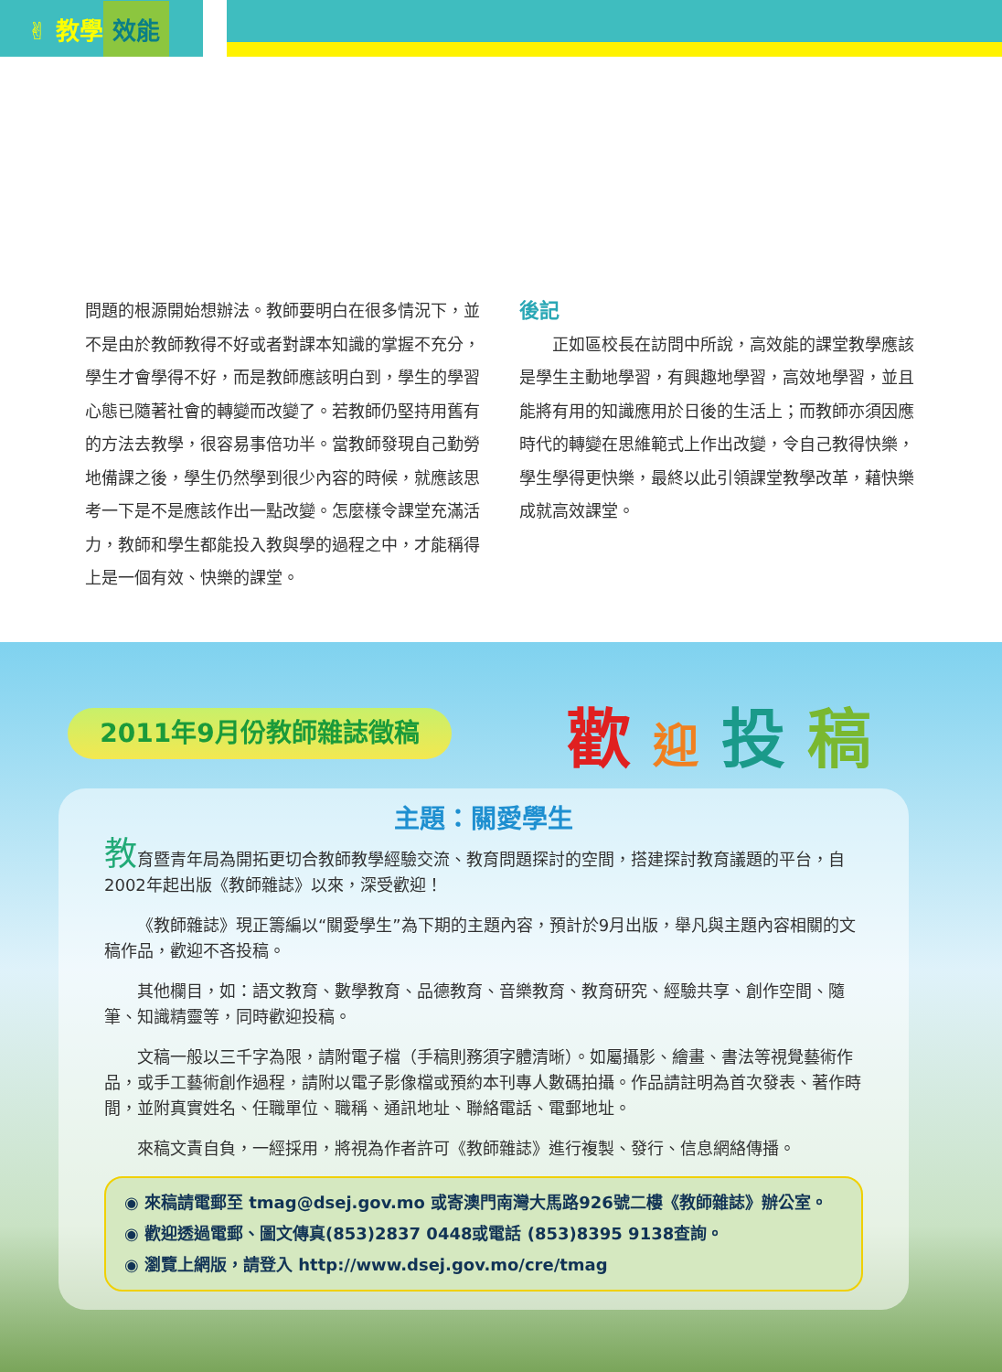✌ 教學 效能
問題的根源開始想辦法。教師要明白在很多情況下，並不是由於教師教得不好或者對課本知識的掌握不充分，學生才會學得不好，而是教師應該明白到，學生的學習心態已隨著社會的轉變而改變了。若教師仍堅持用舊有的方法去教學，很容易事倍功半。當教師發現自己勤勞地備課之後，學生仍然學到很少內容的時候，就應該思考一下是不是應該作出一點改變。怎麼樣令課堂充滿活力，教師和學生都能投入教與學的過程之中，才能稱得上是一個有效、快樂的課堂。
後記
　　正如區校長在訪問中所說，高效能的課堂教學應該是學生主動地學習，有興趣地學習，高效地學習，並且能將有用的知識應用於日後的生活上；而教師亦須因應時代的轉變在思維範式上作出改變，令自己教得快樂，學生學得更快樂，最終以此引領課堂教學改革，藉快樂成就高效課堂。
2011年9月份教師雜誌徵稿 歡 迎 投 稿
主題：關愛學生
教育暨青年局為開拓更切合教師教學經驗交流、教育問題探討的空間，搭建探討教育議題的平台，自2002年起出版《教師雜誌》以來，深受歡迎！
《教師雜誌》現正籌編以“關愛學生”為下期的主題內容，預計於9月出版，舉凡與主題內容相關的文稿作品，歡迎不吝投稿。
其他欄目，如：語文教育、數學教育、品德教育、音樂教育、教育研究、經驗共享、創作空間、隨筆、知識精靈等，同時歡迎投稿。
文稿一般以三千字為限，請附電子檔（手稿則務須字體清晰）。如屬攝影、繪畫、書法等視覺藝術作品，或手工藝術創作過程，請附以電子影像檔或預約本刊專人數碼拍攝。作品請註明為首次發表、著作時間，並附真實姓名、任職單位、職稱、通訊地址、聯絡電話、電郵地址。
來稿文責自負，一經採用，將視為作者許可《教師雜誌》進行複製、發行、信息網絡傳播。
◉ 來稿請電郵至 tmag@dsej.gov.mo 或寄澳門南灣大馬路926號二樓《教師雜誌》辦公室。
◉ 歡迎透過電郵、圖文傳真(853)2837 0448或電話 (853)8395 9138查詢。
◉ 瀏覽上網版，請登入 http://www.dsej.gov.mo/cre/tmag